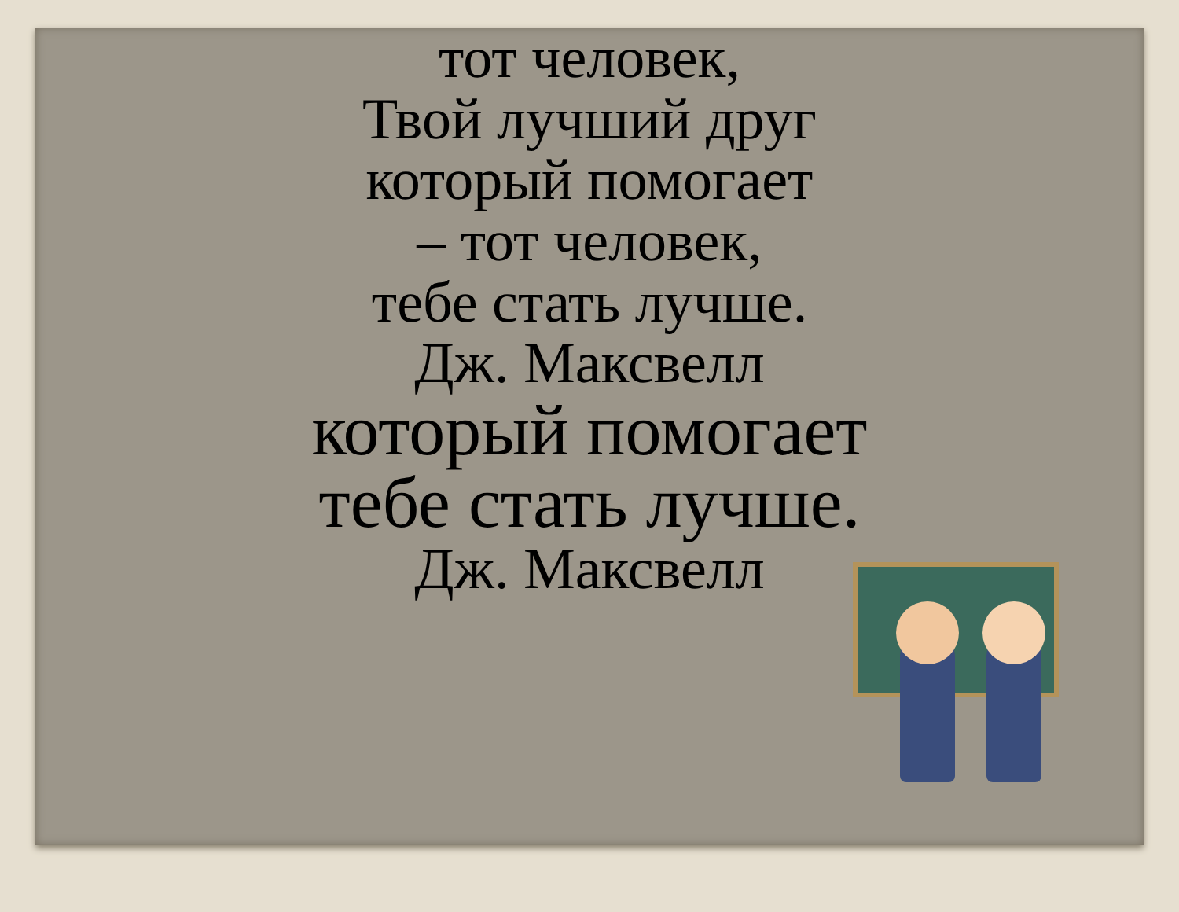тот человек,
Твой лучший друг
который помогает
– тот человек,
тебе стать лучше.
Дж. Максвелл
который помогает
тебе стать лучше.
Дж. Максвелл